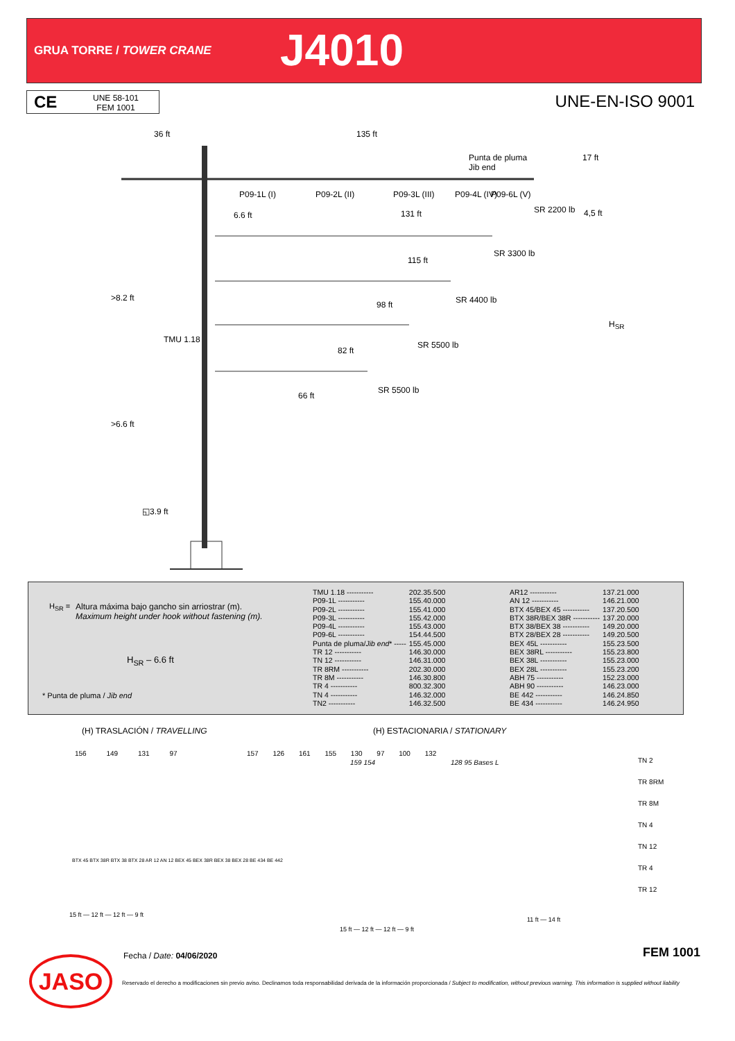GRUA TORRE / TOWER CRANE J4010
CE UNE 58-101
FEM 1001
UNE-EN-ISO 9001
36 ft 135 ft
Punta de pluma
Jib end
17 ft
P09-1L (I) P09-2L (II) P09-3L (III) P09-4L (IV) P09-6L (V)
6.6 ft 131 ft SR 2200 lb 4,5 ft
115 ft
SR 3300 lb
>8.2 ft
98 ft SR 4400 lb
H<sub>SR</sub>
TMU 1.18
82 ft
SR 5500 lb
66 ft
SR 5500 lb
>6.6 ft
◱3.9 ft
H<sub>SR</sub> =
Altura máxima bajo gancho sin arriostrar (m).
Maximum height under hook without fastening (m).
H<sub>SR</sub> – 6.6 ft
* Punta de pluma / Jib end
| TMU 1.18 ----------- | 202.35.500 |
| P09-1L ----------- | 155.40.000 |
| P09-2L ----------- | 155.41.000 |
| P09-3L ----------- | 155.42.000 |
| P09-4L ----------- | 155.43.000 |
| P09-6L ----------- | 154.44.500 |
| Punta de pluma/ Jib end * ----- | 155.45.000 |
| TR 12 ----------- | 146.30.000 |
| TN 12 ----------- | 146.31.000 |
| TR 8RM ----------- | 202.30.000 |
| TR 8M ----------- | 146.30.800 |
| TR 4 ----------- | 800.32.300 |
| TN 4 ----------- | 146.32.000 |
| TN2 ----------- | 146.32.500 |
| AR12 ----------- | 137.21.000 |
| AN 12 ----------- | 146.21.000 |
| BTX 45/BEX 45 ----------- | 137.20.500 |
| BTX 38R/BEX 38R ----------- | 137.20.000 |
| BTX 38/BEX 38 ----------- | 149.20.000 |
| BTX 28/BEX 28 ----------- | 149.20.500 |
| BEX 45L ----------- | 155.23.500 |
| BEX 38RL ----------- | 155.23.800 |
| BEX 38L ----------- | 155.23.000 |
| BEX 28L ----------- | 155.23.200 |
| ABH 75 ----------- | 152.23.000 |
| ABH 90 ----------- | 146.23.000 |
| BE 442 ----------- | 146.24.850 |
| BE 434 ----------- | 146.24.950 |
(H) TRASLACIÓN / TRAVELLING (H) ESTACIONARIA / STATIONARY
156 149 131 97 157 126 161 155 130 97 100 132
159 154 128 95 Bases L
TN 2
TR 8RM
TR 8M
TN 4
TN 12
TR 4
TR 12
BTX 45 BTX 38R BTX 38 BTX 28 AR 12 AN 12 BEX 45 BEX 38R BEX 38 BEX 28 BE 434 BE 442
15 ft — 12 ft — 12 ft — 9 ft
15 ft — 12 ft — 12 ft — 9 ft
11 ft — 14 ft
Fecha / Date: 04/06/2020 FEM 1001
JASO
Reservado el derecho a modificaciones sin previo aviso. Declinamos toda responsabilidad derivada de la información proporcionada / Subject to modification, without previous warning. This information is supplied without liability